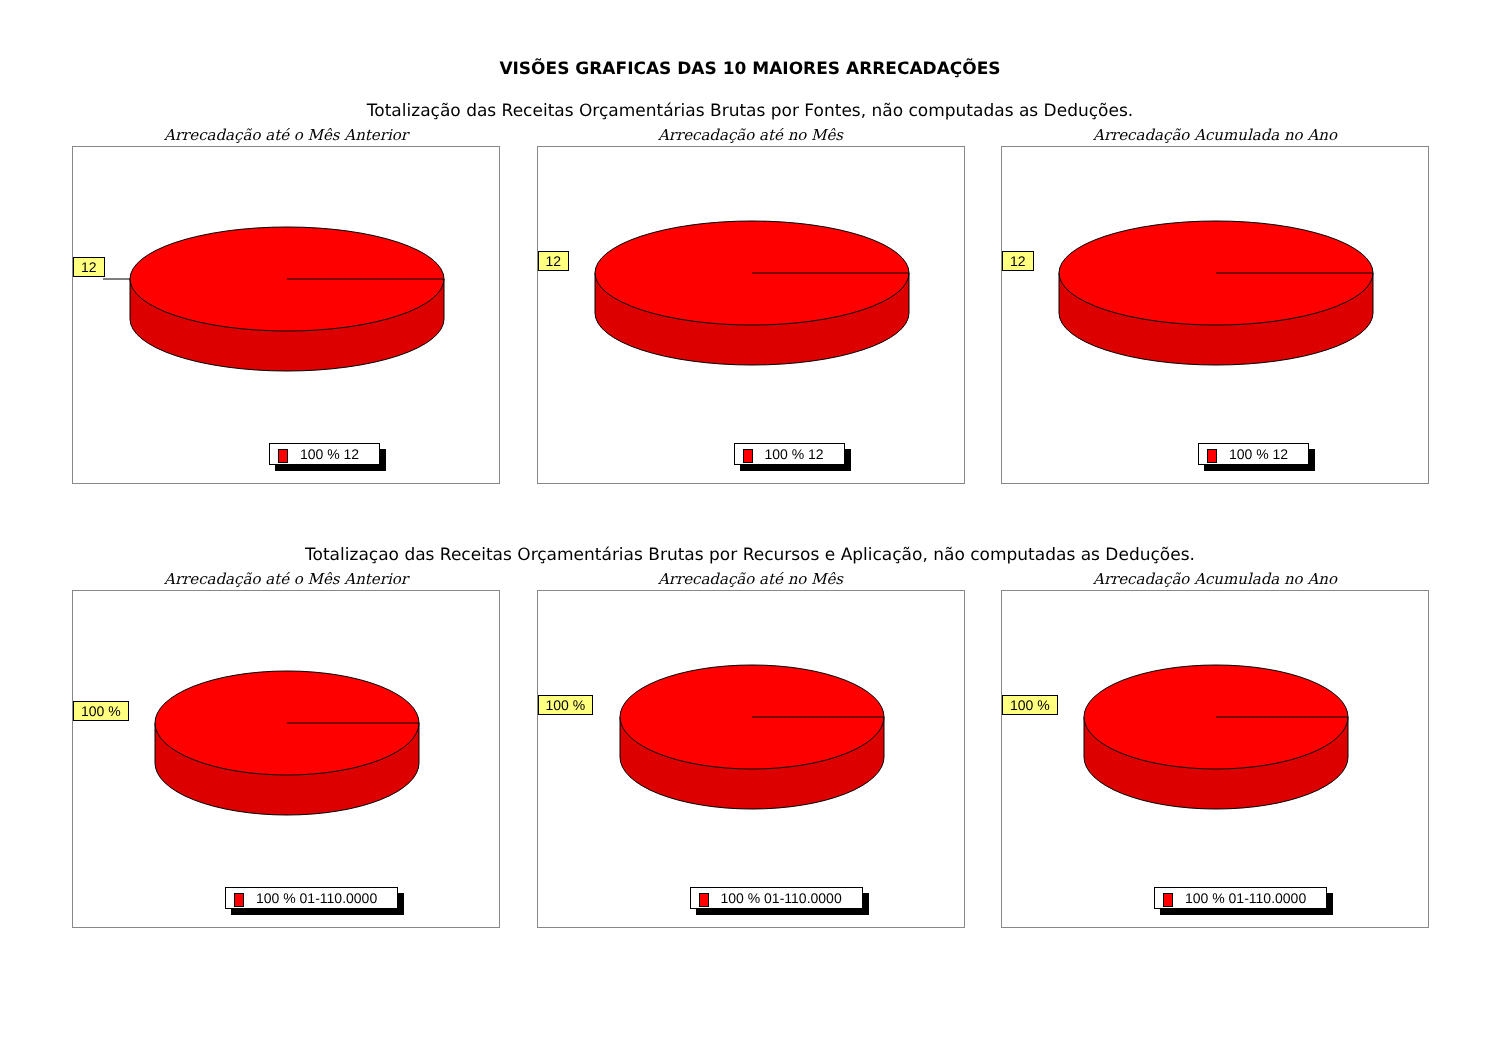VISÕES GRAFICAS DAS 10 MAIORES ARRECADAÇÕES
Totalização das Receitas Orçamentárias Brutas por Fontes, não computadas as Deduções.
Arrecadação até o Mês Anterior
12
100 % 12
Arrecadação até no Mês
12
100 % 12
Arrecadação Acumulada no Ano
12
100 % 12
Totalizaçao das Receitas Orçamentárias Brutas por Recursos e Aplicação, não computadas as Deduções.
Arrecadação até o Mês Anterior
100 %
100 % 01-110.0000
Arrecadação até no Mês
100 %
100 % 01-110.0000
Arrecadação Acumulada no Ano
100 %
100 % 01-110.0000